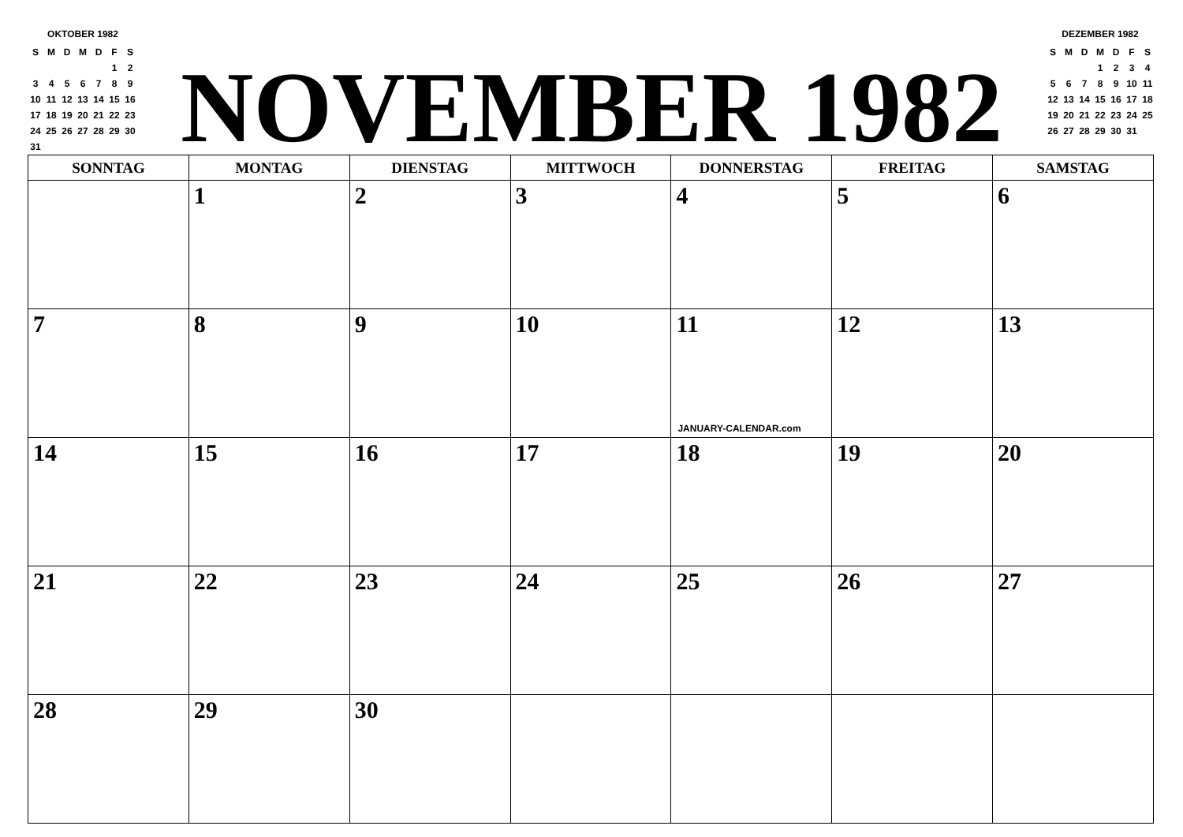OKTOBER 1982
| S | M | D | M | D | F | S |
| | | | | | 1 | 2 |
| 3 | 4 | 5 | 6 | 7 | 8 | 9 |
| 10 | 11 | 12 | 13 | 14 | 15 | 16 |
| 17 | 18 | 19 | 20 | 21 | 22 | 23 |
| 24 | 25 | 26 | 27 | 28 | 29 | 30 |
| 31 | | | | | | |
NOVEMBER 1982
DEZEMBER 1982
| S | M | D | M | D | F | S |
| | | | 1 | 2 | 3 | 4 |
| 5 | 6 | 7 | 8 | 9 | 10 | 11 |
| 12 | 13 | 14 | 15 | 16 | 17 | 18 |
| 19 | 20 | 21 | 22 | 23 | 24 | 25 |
| 26 | 27 | 28 | 29 | 30 | 31 | |
| SONNTAG | MONTAG | DIENSTAG | MITTWOCH | DONNERSTAG | FREITAG | SAMSTAG |
| --- | --- | --- | --- | --- | --- | --- |
| | 1 | 2 | 3 | 4 | 5 | 6 |
| 7 | 8 | 9 | 10 | 11 JANUARY-CALENDAR.com | 12 | 13 |
| 14 | 15 | 16 | 17 | 18 | 19 | 20 |
| 21 | 22 | 23 | 24 | 25 | 26 | 27 |
| 28 | 29 | 30 | | | | |